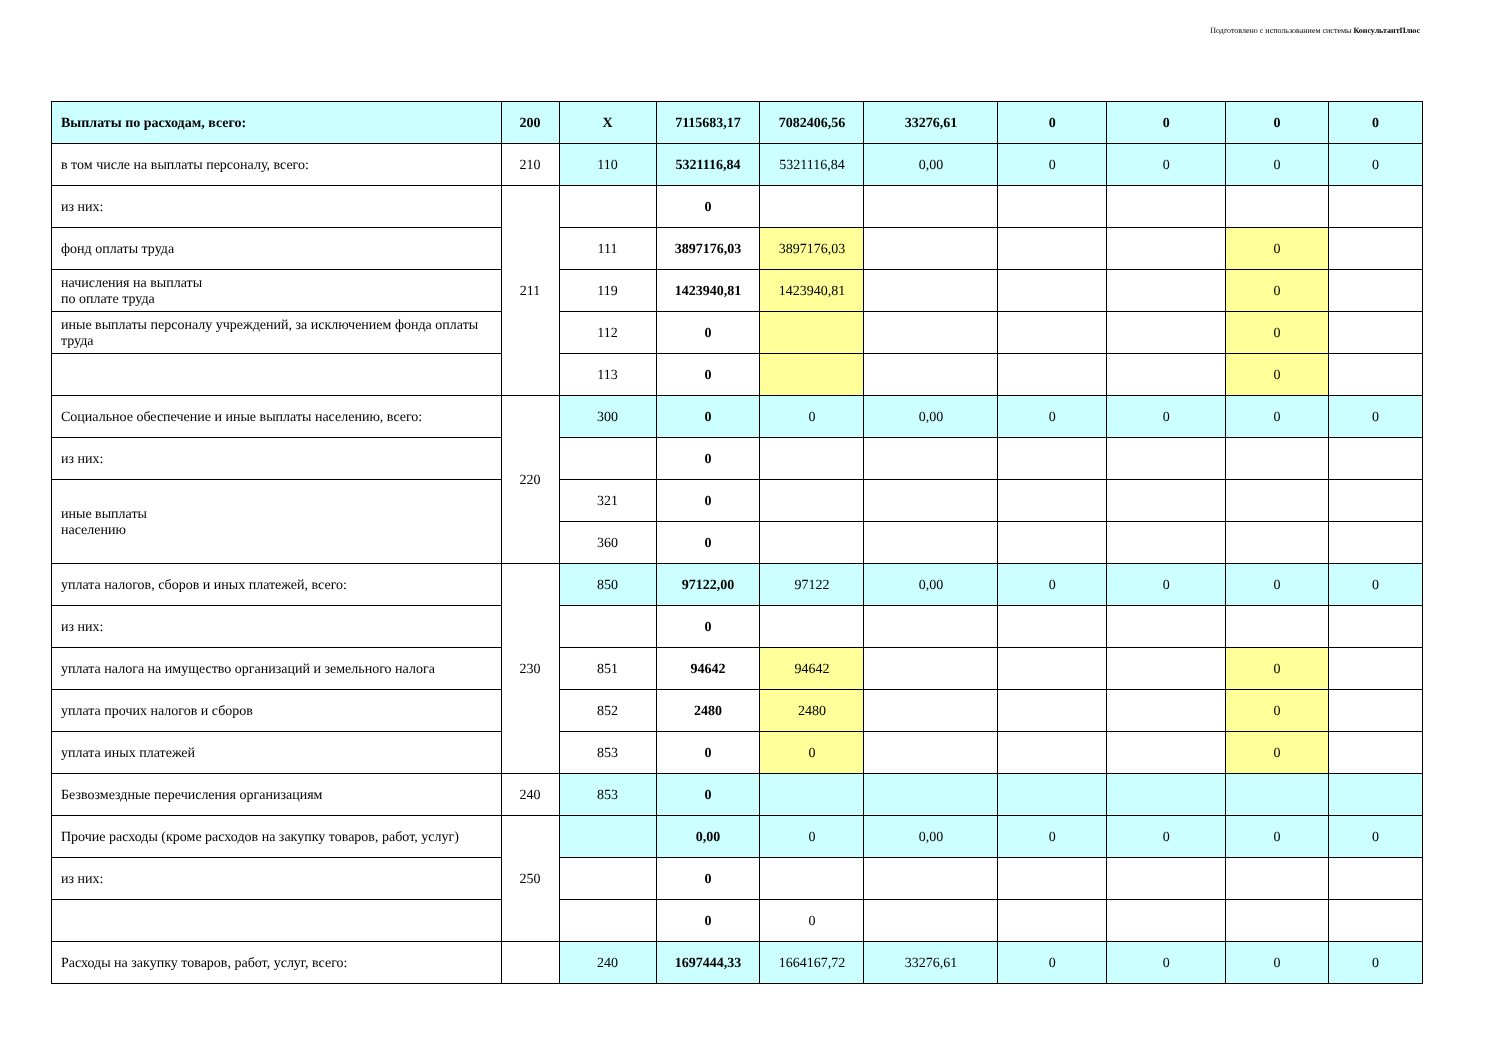Подготовлено с использованием системы КонсультантПлюс
| Выплаты по расходам, всего: | 200 | X | 7115683,17 | 7082406,56 | 33276,61 | 0 | 0 | 0 | 0 |
| в том числе на выплаты персоналу, всего: | 210 | 110 | 5321116,84 | 5321116,84 | 0,00 | 0 | 0 | 0 | 0 |
| из них: | 211 | | 0 | | | | | | |
| фонд оплаты труда | | 111 | 3897176,03 | 3897176,03 | | | | 0 | |
| начисления на выплаты по оплате труда | | 119 | 1423940,81 | 1423940,81 | | | | 0 | |
| иные выплаты персоналу учреждений, за исключением фонда оплаты труда | | 112 | 0 | | | | | 0 | |
| | | 113 | 0 | | | | | 0 | |
| Социальное обеспечение и иные выплаты населению, всего: | 220 | 300 | 0 | 0 | 0,00 | 0 | 0 | 0 | 0 |
| из них: | | | 0 | | | | | | |
| иные выплаты населению | | 321 | 0 | | | | | | |
| | | 360 | 0 | | | | | | |
| уплата налогов, сборов и иных платежей, всего: | 230 | 850 | 97122,00 | 97122 | 0,00 | 0 | 0 | 0 | 0 |
| из них: | | | 0 | | | | | | |
| уплата налога на имущество организаций и земельного налога | | 851 | 94642 | 94642 | | | | 0 | |
| уплата прочих налогов и сборов | | 852 | 2480 | 2480 | | | | 0 | |
| уплата иных платежей | | 853 | 0 | 0 | | | | 0 | |
| Безвозмездные перечисления организациям | 240 | 853 | 0 | | | | | | |
| Прочие расходы (кроме расходов на закупку товаров, работ, услуг) | 250 | | 0,00 | 0 | 0,00 | 0 | 0 | 0 | 0 |
| из них: | | | 0 | | | | | | |
| | | | 0 | 0 | | | | | |
| Расходы на закупку товаров, работ, услуг, всего: | | 240 | 1697444,33 | 1664167,72 | 33276,61 | 0 | 0 | 0 | 0 |